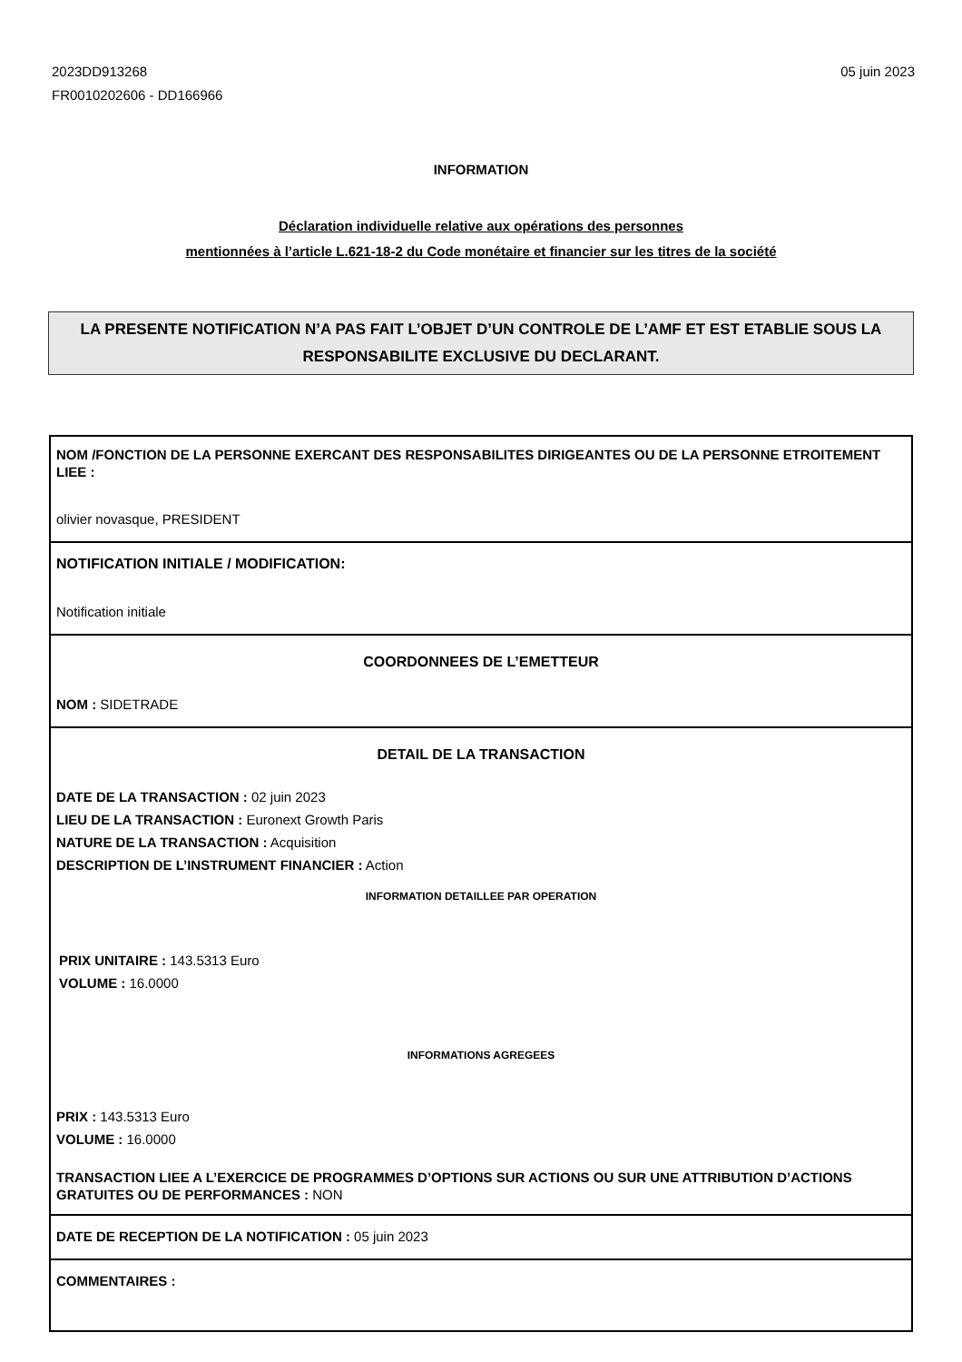2023DD913268
FR0010202606 - DD166966
05 juin 2023
INFORMATION
Déclaration individuelle relative aux opérations des personnes
mentionnées à l’article L.621-18-2 du Code monétaire et financier sur les titres de la société
LA PRESENTE NOTIFICATION N’A PAS FAIT L’OBJET D’UN CONTROLE DE L’AMF ET EST ETABLIE SOUS LA RESPONSABILITE EXCLUSIVE DU DECLARANT.
NOM /FONCTION DE LA PERSONNE EXERCANT DES RESPONSABILITES DIRIGEANTES OU DE LA PERSONNE ETROITEMENT LIEE :
olivier novasque, PRESIDENT
NOTIFICATION INITIALE / MODIFICATION:
Notification initiale
COORDONNEES DE L’EMETTEUR
NOM : SIDETRADE
DETAIL DE LA TRANSACTION
DATE DE LA TRANSACTION : 02 juin 2023
LIEU DE LA TRANSACTION : Euronext Growth Paris
NATURE DE LA TRANSACTION : Acquisition
DESCRIPTION DE L’INSTRUMENT FINANCIER : Action
INFORMATION DETAILLEE PAR OPERATION
PRIX UNITAIRE : 143.5313 Euro
VOLUME : 16.0000
INFORMATIONS AGREGEES
PRIX : 143.5313 Euro
VOLUME : 16.0000
TRANSACTION LIEE A L’EXERCICE DE PROGRAMMES D’OPTIONS SUR ACTIONS OU SUR UNE ATTRIBUTION D’ACTIONS GRATUITES OU DE PERFORMANCES : NON
DATE DE RECEPTION DE LA NOTIFICATION : 05 juin 2023
COMMENTAIRES :